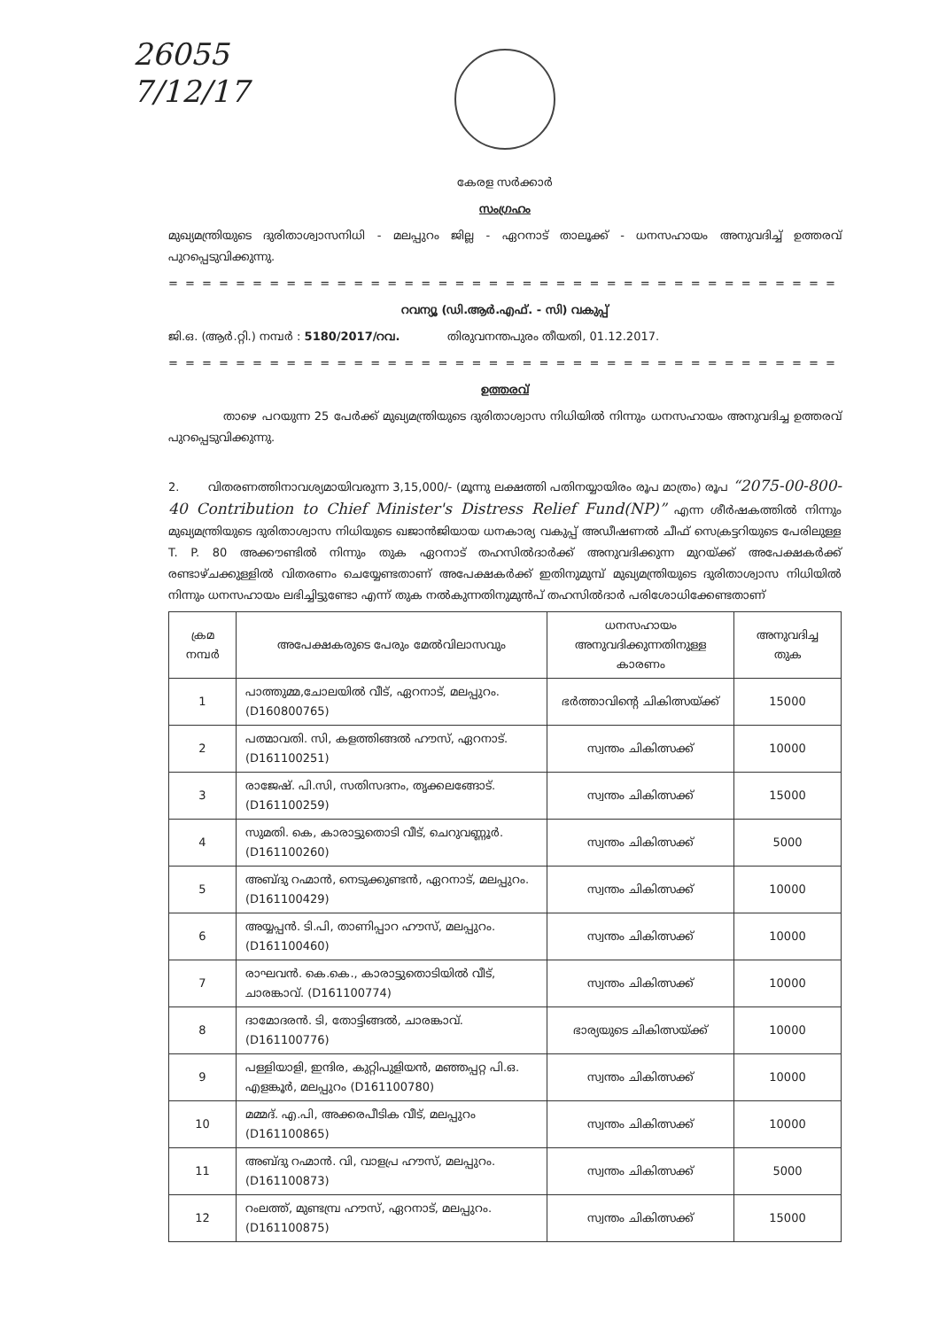26055
7/12/17
കേരള സർക്കാർ
സംഗ്രഹം
മുഖ്യമന്ത്രിയുടെ ദുരിതാശ്വാസനിധി - മലപ്പുറം ജില്ല - ഏറനാട് താലൂക്ക് - ധനസഹായം അനുവദിച്ച് ഉത്തരവ് പുറപ്പെടുവിക്കുന്നു.
= = = = = = = = = = = = = = = = = = = = = = = = = = = = = = = = = = = = = = = = = = = = =
റവന്യൂ (ഡി.ആർ.എഫ്. - സി) വകുപ്പ്
ജി.ഒ. (ആർ.റ്റി.) നമ്പർ : 5180/2017/റവ. തിരുവനന്തപുരം തീയതി, 01.12.2017.
= = = = = = = = = = = = = = = = = = = = = = = = = = = = = = = = = = = = = = = = = = = = =
ഉത്തരവ്
താഴെ പറയുന്ന 25 പേർക്ക് മുഖ്യമന്ത്രിയുടെ ദുരിതാശ്വാസ നിധിയിൽ നിന്നും ധനസഹായം അനുവദിച്ച ഉത്തരവ് പുറപ്പെടുവിക്കുന്നു.
2. വിതരണത്തിനാവശ്യമായിവരുന്ന 3,15,000/- (മൂന്നു ലക്ഷത്തി പതിനയ്യായിരം രൂപ മാത്രം) രൂപ “2075-00-800-40 Contribution to Chief Minister's Distress Relief Fund(NP)” എന്ന ശീർഷകത്തിൽ നിന്നും മുഖ്യമന്ത്രിയുടെ ദുരിതാശ്വാസ നിധിയുടെ ഖജാൻജിയായ ധനകാര്യ വകുപ്പ് അഡീഷണൽ ചീഫ് സെക്രട്ടറിയുടെ പേരിലുള്ള T. P. 80 അക്കൗണ്ടിൽ നിന്നും തുക ഏറനാട് തഹസിൽദാർക്ക് അനുവദിക്കുന്ന മുറയ്ക്ക് അപേക്ഷകർക്ക് രണ്ടാഴ്ചക്കുള്ളിൽ വിതരണം ചെയ്യേണ്ടതാണ് അപേക്ഷകർക്ക് ഇതിനുമുമ്പ് മുഖ്യമന്ത്രിയുടെ ദുരിതാശ്വാസ നിധിയിൽ നിന്നും ധനസഹായം ലഭിച്ചിട്ടുണ്ടോ എന്ന് തുക നൽകുന്നതിനുമുൻപ് തഹസിൽദാർ പരിശോധിക്കേണ്ടതാണ്
| ക്രമ നമ്പർ | അപേക്ഷകരുടെ പേരും മേൽവിലാസവും | ധനസഹായം അനുവദിക്കുന്നതിനുള്ള കാരണം | അനുവദിച്ച തുക |
| --- | --- | --- | --- |
| 1 | പാത്തുമ്മ,ചോലയിൽ വീട്, ഏറനാട്, മലപ്പുറം. (D160800765) | ഭർത്താവിന്റെ ചികിത്സയ്ക്ക് | 15000 |
| 2 | പത്മാവതി. സി, കളത്തിങ്ങൽ ഹൗസ്, ഏറനാട്. (D161100251) | സ്വന്തം ചികിത്സക്ക് | 10000 |
| 3 | രാജേഷ്. പി.സി, സതിസദനം, തൃക്കലങ്ങോട്. (D161100259) | സ്വന്തം ചികിത്സക്ക് | 15000 |
| 4 | സുമതി. കെ, കാരാട്ടുതൊടി വീട്, ചെറുവണ്ണൂർ. (D161100260) | സ്വന്തം ചികിത്സക്ക് | 5000 |
| 5 | അബ്ദു റഹ്മാൻ, നെടുക്കുണ്ടൻ, ഏറനാട്, മലപ്പുറം. (D161100429) | സ്വന്തം ചികിത്സക്ക് | 10000 |
| 6 | അയ്യപ്പൻ. ടി.പി, താണിപ്പാറ ഹൗസ്, മലപ്പുറം. (D161100460) | സ്വന്തം ചികിത്സക്ക് | 10000 |
| 7 | രാഘവൻ. കെ.കെ., കാരാട്ടുതൊടിയിൽ വീട്, ചാരങ്കാവ്. (D161100774) | സ്വന്തം ചികിത്സക്ക് | 10000 |
| 8 | ദാമോദരൻ. ടി, തോട്ടിങ്ങൽ, ചാരങ്കാവ്. (D161100776) | ഭാര്യയുടെ ചികിത്സയ്ക്ക് | 10000 |
| 9 | പള്ളിയാളി, ഇന്ദിര, കുറ്റിപുളിയൻ, മഞ്ഞപ്പറ്റ പി.ഒ. എളങ്കൂർ, മലപ്പുറം (D161100780) | സ്വന്തം ചികിത്സക്ക് | 10000 |
| 10 | മമ്മദ്. എ.പി, അക്കരപീടിക വീട്, മലപ്പുറം (D161100865) | സ്വന്തം ചികിത്സക്ക് | 10000 |
| 11 | അബ്ദു റഹ്മാൻ. വി, വാളപ്ര ഹൗസ്, മലപ്പുറം. (D161100873) | സ്വന്തം ചികിത്സക്ക് | 5000 |
| 12 | റംലത്ത്, മുണ്ടമ്പ്ര ഹൗസ്, ഏറനാട്, മലപ്പുറം. (D161100875) | സ്വന്തം ചികിത്സക്ക് | 15000 |